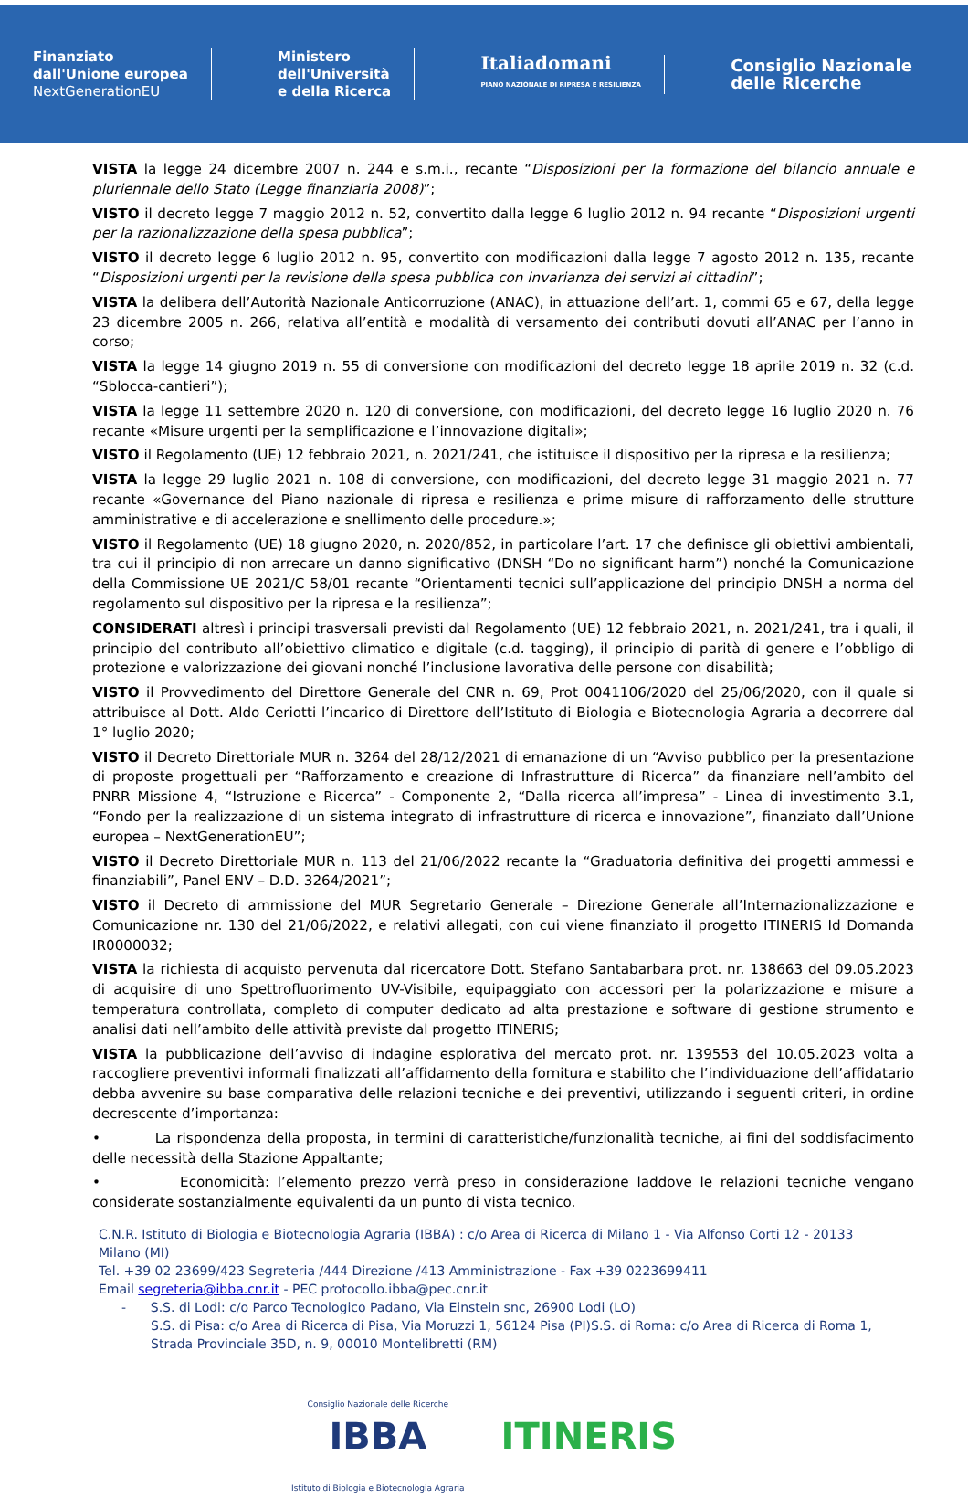Finanziato
dall'Unione europea
NextGenerationEU
Ministero
dell'Università
e della Ricerca
Italiadomani
PIANO NAZIONALE DI RIPRESA E RESILIENZA
Consiglio Nazionale
delle Ricerche
VISTA la legge 24 dicembre 2007 n. 244 e s.m.i., recante “Disposizioni per la formazione del bilancio annuale e pluriennale dello Stato (Legge finanziaria 2008)”;
VISTO il decreto legge 7 maggio 2012 n. 52, convertito dalla legge 6 luglio 2012 n. 94 recante “Disposizioni urgenti per la razionalizzazione della spesa pubblica”;
VISTO il decreto legge 6 luglio 2012 n. 95, convertito con modificazioni dalla legge 7 agosto 2012 n. 135, recante “Disposizioni urgenti per la revisione della spesa pubblica con invarianza dei servizi ai cittadini”;
VISTA la delibera dell’Autorità Nazionale Anticorruzione (ANAC), in attuazione dell’art. 1, commi 65 e 67, della legge 23 dicembre 2005 n. 266, relativa all’entità e modalità di versamento dei contributi dovuti all’ANAC per l’anno in corso;
VISTA la legge 14 giugno 2019 n. 55 di conversione con modificazioni del decreto legge 18 aprile 2019 n. 32 (c.d. “Sblocca-cantieri”);
VISTA la legge 11 settembre 2020 n. 120 di conversione, con modificazioni, del decreto legge 16 luglio 2020 n. 76 recante «Misure urgenti per la semplificazione e l’innovazione digitali»;
VISTO il Regolamento (UE) 12 febbraio 2021, n. 2021/241, che istituisce il dispositivo per la ripresa e la resilienza;
VISTA la legge 29 luglio 2021 n. 108 di conversione, con modificazioni, del decreto legge 31 maggio 2021 n. 77 recante «Governance del Piano nazionale di ripresa e resilienza e prime misure di rafforzamento delle strutture amministrative e di accelerazione e snellimento delle procedure.»;
VISTO il Regolamento (UE) 18 giugno 2020, n. 2020/852, in particolare l’art. 17 che definisce gli obiettivi ambientali, tra cui il principio di non arrecare un danno significativo (DNSH “Do no significant harm”) nonché la Comunicazione della Commissione UE 2021/C 58/01 recante “Orientamenti tecnici sull’applicazione del principio DNSH a norma del regolamento sul dispositivo per la ripresa e la resilienza”;
CONSIDERATI altresì i principi trasversali previsti dal Regolamento (UE) 12 febbraio 2021, n. 2021/241, tra i quali, il principio del contributo all’obiettivo climatico e digitale (c.d. tagging), il principio di parità di genere e l’obbligo di protezione e valorizzazione dei giovani nonché l’inclusione lavorativa delle persone con disabilità;
VISTO il Provvedimento del Direttore Generale del CNR n. 69, Prot 0041106/2020 del 25/06/2020, con il quale si attribuisce al Dott. Aldo Ceriotti l’incarico di Direttore dell’Istituto di Biologia e Biotecnologia Agraria a decorrere dal 1° luglio 2020;
VISTO il Decreto Direttoriale MUR n. 3264 del 28/12/2021 di emanazione di un “Avviso pubblico per la presentazione di proposte progettuali per “Rafforzamento e creazione di Infrastrutture di Ricerca” da finanziare nell’ambito del PNRR Missione 4, “Istruzione e Ricerca” - Componente 2, “Dalla ricerca all’impresa” - Linea di investimento 3.1, “Fondo per la realizzazione di un sistema integrato di infrastrutture di ricerca e innovazione”, finanziato dall’Unione europea – NextGenerationEU”;
VISTO il Decreto Direttoriale MUR n. 113 del 21/06/2022 recante la “Graduatoria definitiva dei progetti ammessi e finanziabili”, Panel ENV – D.D. 3264/2021”;
VISTO il Decreto di ammissione del MUR Segretario Generale – Direzione Generale all’Internazionalizzazione e Comunicazione nr. 130 del 21/06/2022, e relativi allegati, con cui viene finanziato il progetto ITINERIS Id Domanda IR0000032;
VISTA la richiesta di acquisto pervenuta dal ricercatore Dott. Stefano Santabarbara prot. nr. 138663 del 09.05.2023 di acquisire di uno Spettrofluorimento UV-Visibile, equipaggiato con accessori per la polarizzazione e misure a temperatura controllata, completo di computer dedicato ad alta prestazione e software di gestione strumento e analisi dati nell’ambito delle attività previste dal progetto ITINERIS;
VISTA la pubblicazione dell’avviso di indagine esplorativa del mercato prot. nr. 139553 del 10.05.2023 volta a raccogliere preventivi informali finalizzati all’affidamento della fornitura e stabilito che l’individuazione dell’affidatario debba avvenire su base comparativa delle relazioni tecniche e dei preventivi, utilizzando i seguenti criteri, in ordine decrescente d’importanza:
• La rispondenza della proposta, in termini di caratteristiche/funzionalità tecniche, ai fini del soddisfacimento delle necessità della Stazione Appaltante;
• Economicità: l’elemento prezzo verrà preso in considerazione laddove le relazioni tecniche vengano considerate sostanzialmente equivalenti da un punto di vista tecnico.
C.N.R. Istituto di Biologia e Biotecnologia Agraria (IBBA) : c/o Area di Ricerca di Milano 1 - Via Alfonso Corti 12 - 20133 Milano (MI)
Tel. +39 02 23699/423 Segreteria /444 Direzione /413 Amministrazione - Fax +39 0223699411
Email segreteria@ibba.cnr.it - PEC protocollo.ibba@pec.cnr.it
- S.S. di Lodi: c/o Parco Tecnologico Padano, Via Einstein snc, 26900 Lodi (LO)
S.S. di Pisa: c/o Area di Ricerca di Pisa, Via Moruzzi 1, 56124 Pisa (PI)S.S. di Roma: c/o Area di Ricerca di Roma 1, Strada Provinciale 35D, n. 9, 00010 Montelibretti (RM)
Consiglio Nazionale delle Ricerche
IBBA
Istituto di Biologia e Biotecnologia Agraria
ITINERIS